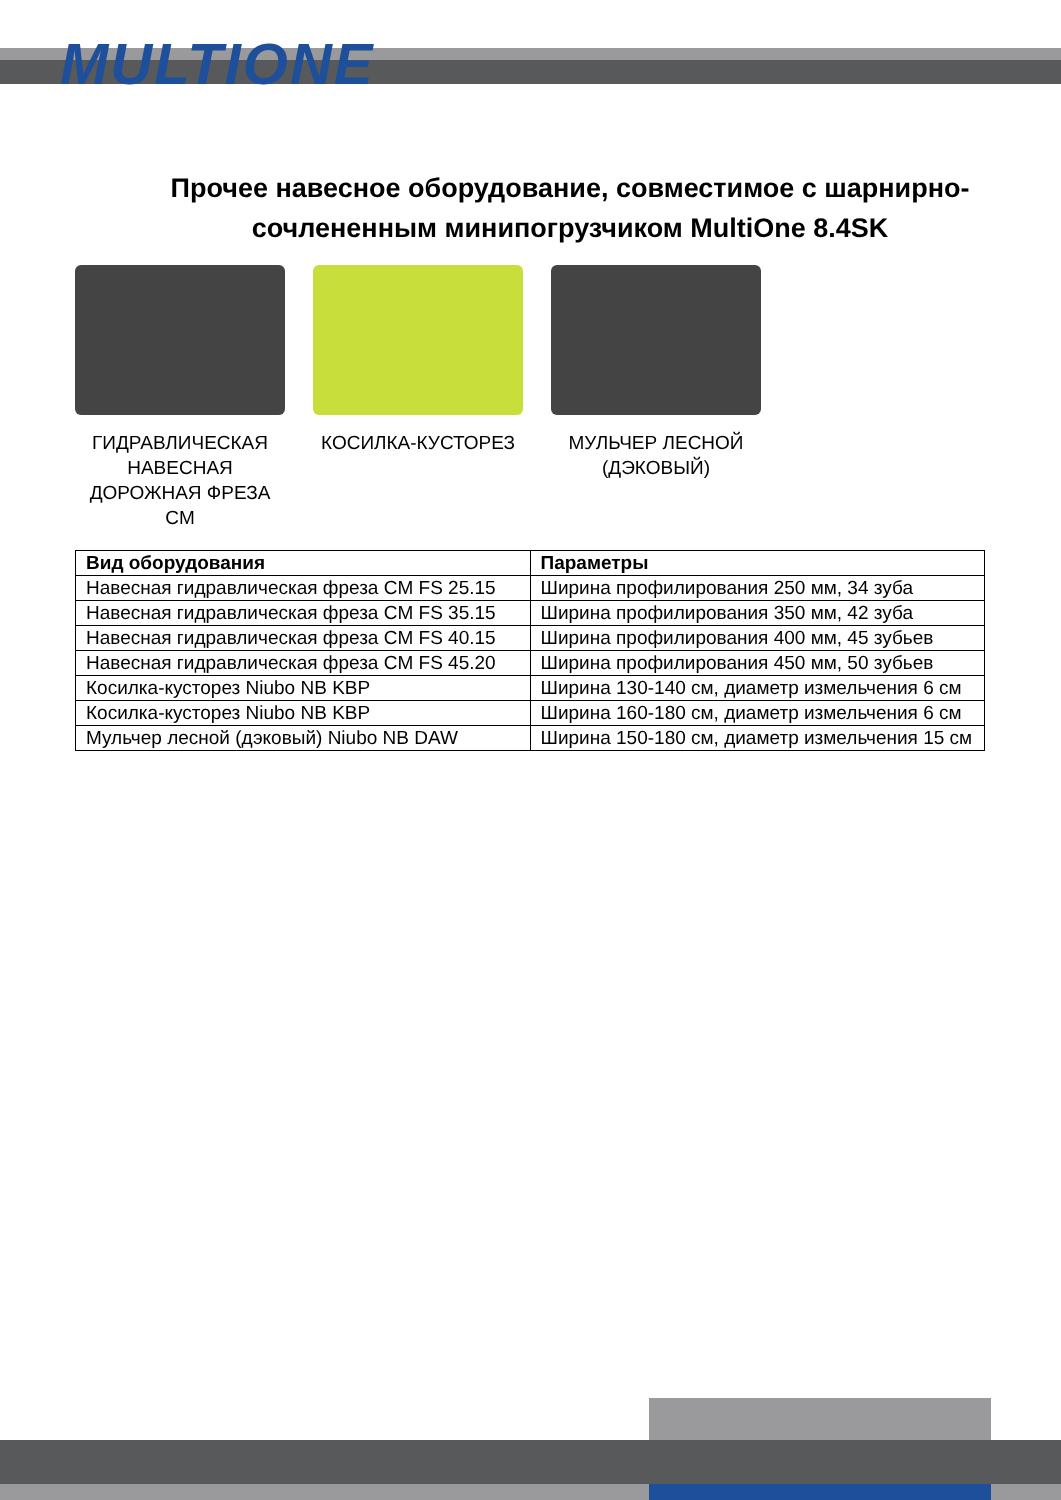MULTIONE
Прочее навесное оборудование, совместимое с шарнирно-сочлененным минипогрузчиком MultiOne 8.4SK
ГИДРАВЛИЧЕСКАЯ НАВЕСНАЯ ДОРОЖНАЯ ФРЕЗА CM
КОСИЛКА-КУСТОРЕЗ МУЛЬЧЕР ЛЕСНОЙ (ДЭКОВЫЙ)
| Вид оборудования | Параметры |
| --- | --- |
| Навесная гидравлическая фреза CM FS 25.15 | Ширина профилирования 250 мм, 34 зуба |
| Навесная гидравлическая фреза CM FS 35.15 | Ширина профилирования 350 мм, 42 зуба |
| Навесная гидравлическая фреза CM FS 40.15 | Ширина профилирования 400 мм, 45 зубьев |
| Навесная гидравлическая фреза CM FS 45.20 | Ширина профилирования 450 мм, 50 зубьев |
| Косилка-кусторез Niubo NB KBP | Ширина 130-140 см, диаметр измельчения 6 см |
| Косилка-кусторез Niubo NB KBP | Ширина 160-180 см, диаметр измельчения 6 см |
| Мульчер лесной (дэковый) Niubo NB DAW | Ширина 150-180 см, диаметр измельчения 15 см |